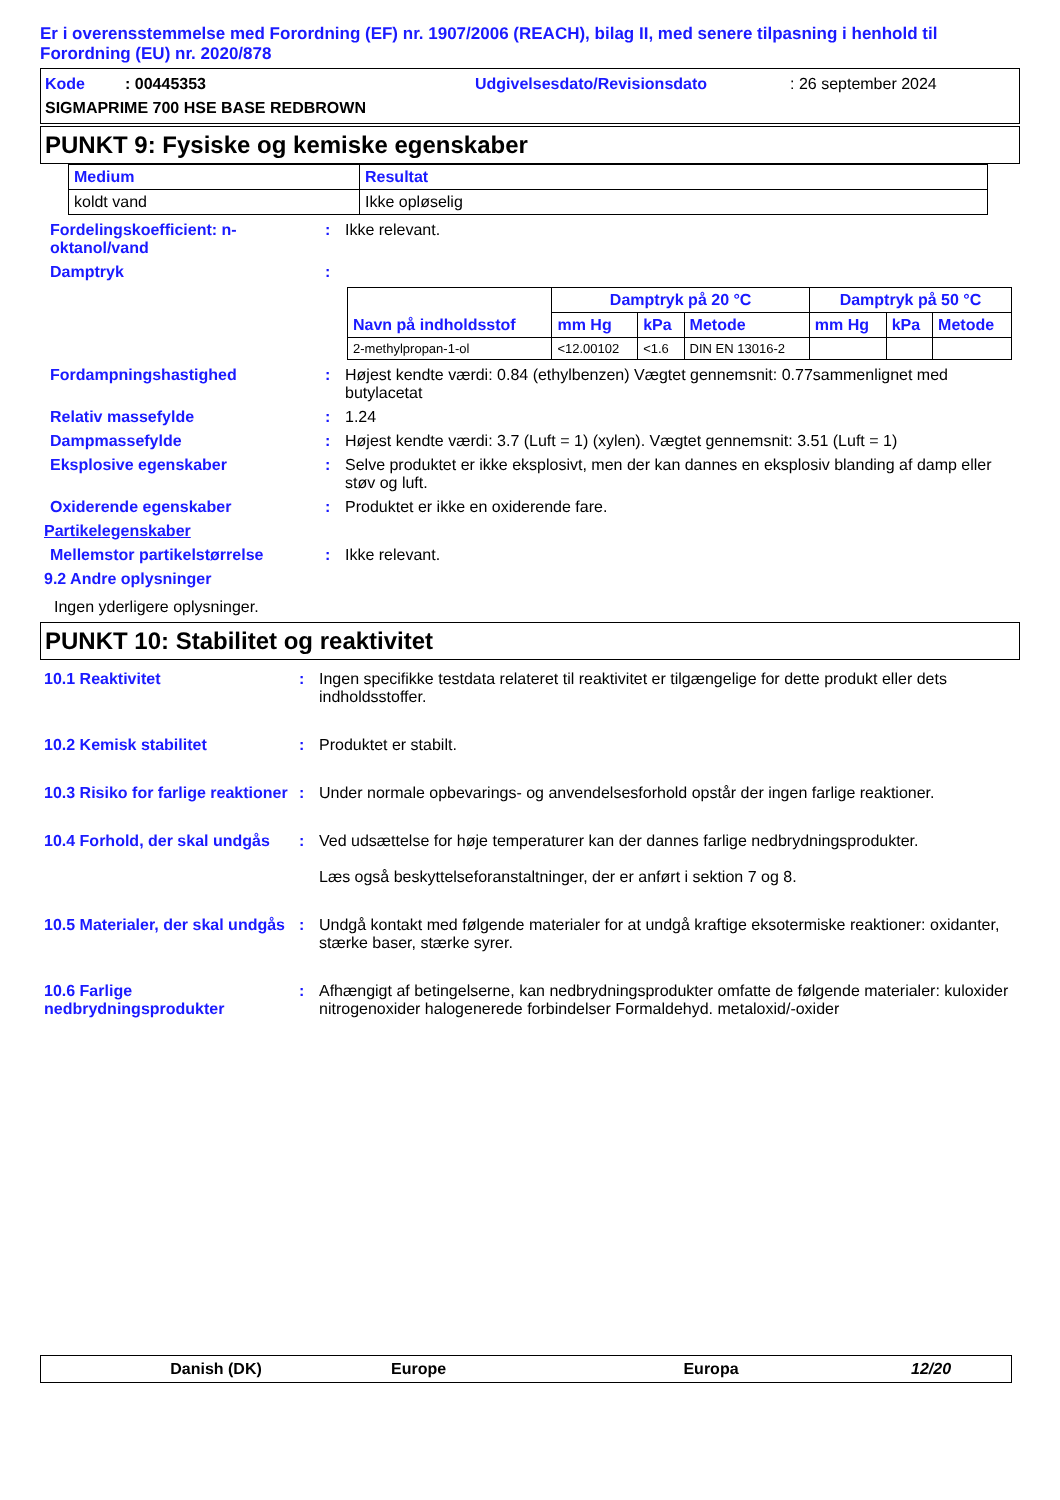Er i overensstemmelse med Forordning (EF) nr. 1907/2006 (REACH), bilag II, med senere tilpasning i henhold til Forordning (EU) nr. 2020/878
Kode : 00445353 Udgivelsesdato/Revisionsdato: 26 september 2024
SIGMAPRIME 700 HSE BASE REDBROWN
PUNKT 9: Fysiske og kemiske egenskaber
| Medium | Resultat |
| --- | --- |
| koldt vand | Ikke opløselig |
Fordelingskoefficient: n-oktanol/vand
: Ikke relevant.
Damptryk :
| Navn på indholdsstof | Damptryk på 20 °C | | | Damptryk på 50 °C | | |
| --- | --- | --- | --- | --- | --- | --- |
| | mm Hg | kPa | Metode | mm Hg | kPa | Metode |
| 2-methylpropan-1-ol | <12.00102 | <1.6 | DIN EN 13016-2 | | | |
Fordampningshastighed : Højest kendte værdi: 0.84 (ethylbenzen) Vægtet gennemsnit: 0.77sammenlignet med butylacetat
Relativ massefylde : 1.24
Dampmassefylde : Højest kendte værdi: 3.7 (Luft = 1) (xylen). Vægtet gennemsnit: 3.51 (Luft = 1)
Eksplosive egenskaber : Selve produktet er ikke eksplosivt, men der kan dannes en eksplosiv blanding af damp eller støv og luft.
Oxiderende egenskaber : Produktet er ikke en oxiderende fare.
Partikelegenskaber
Mellemstor partikelstørrelse : Ikke relevant.
9.2 Andre oplysninger
Ingen yderligere oplysninger.
PUNKT 10: Stabilitet og reaktivitet
10.1 Reaktivitet : Ingen specifikke testdata relateret til reaktivitet er tilgængelige for dette produkt eller dets indholdsstoffer.
10.2 Kemisk stabilitet : Produktet er stabilt.
10.3 Risiko for farlige reaktioner
: Under normale opbevarings- og anvendelsesforhold opstår der ingen farlige reaktioner.
10.4 Forhold, der skal undgås
: Ved udsættelse for høje temperaturer kan der dannes farlige nedbrydningsprodukter.
Læs også beskyttelseforanstaltninger, der er anført i sektion 7 og 8.
10.5 Materialer, der skal undgås
: Undgå kontakt med følgende materialer for at undgå kraftige eksotermiske reaktioner: oxidanter, stærke baser, stærke syrer.
10.6 Farlige nedbrydningsprodukter
: Afhængigt af betingelserne, kan nedbrydningsprodukter omfatte de følgende materialer: kuloxider nitrogenoxider halogenerede forbindelser Formaldehyd. metaloxid/-oxider
Danish (DK) Europe Europa 12/20